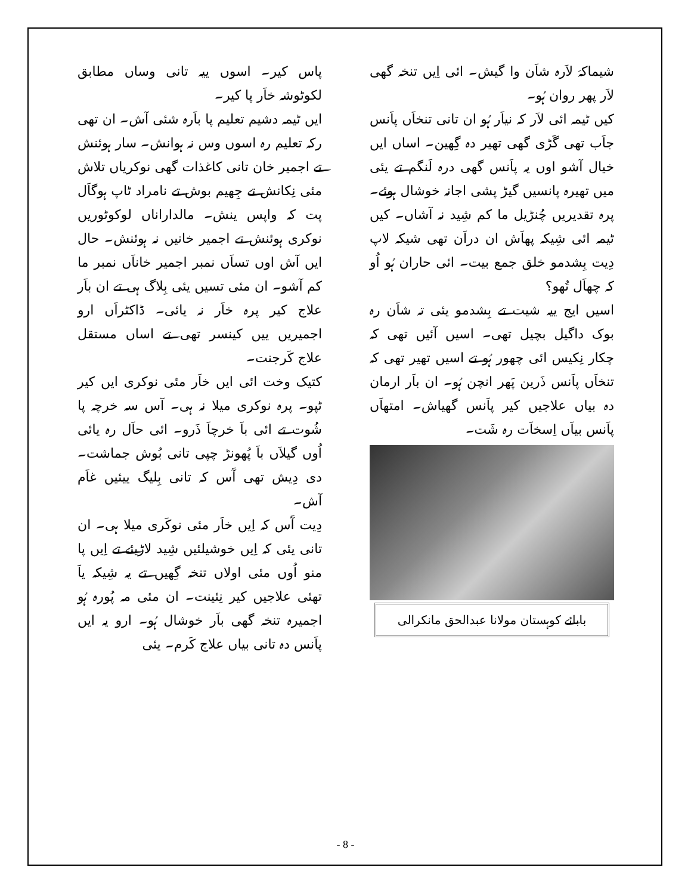پاس کیر۔ اسوں ییہ تانی وساں مطابق لکوٹوشہ خاَر پا کیر۔
ایں ٹیمہ دشیم تعلیم پا باَرہ شئی آش۔ ان تھی رکہ تعلیم رہ اسوں وس نہ ہوانش۔ سار ہوئنش تے اجمیر خان تانی کاغذات گھی نوکریاں تلاش مئی نِکانش تے جِھیم بوش تے نامراد ٹاپ ہوگاَل پت کہ واپس ینش۔ مالداراناں لوکوٹوریں نوکری ہوئنش تے اجمیر خانیں نہ ہوئنش۔ حال ایں آش اوں تساَں نمبر اجمیر خاناَں نمبر ما کم آشو۔ ان مئی تسیں یئی بِلاگ ہی تے ان باَر علاج کیر پرہ خاَر نہ یائی۔ ڈاکٹراَں ارو اجمیریں ییں کینسر تھی تے اساں مستقل علاج کَرجنت۔
کتیک وخت ائی ایں خاَر مئی نوکری ایں کیر ٹپو۔ پرہ نوکری میلا نہ ہی۔ آس سہ خرچہ پا شُوت تے ائی باَ خرچاَ ذَرو۔ ائی حاَل رہ یائی اُوں گیلاَں باَ پُھونڑ چپی تانی بُوش جماشت۔ دی دِیش تھی آَس کہ تانی بِلیگ ییئیں غاَم آش۔
دِیت آَس کہ اِیں خاَر مئی نوکَری میلا ہی۔ ان تانی یئی کہ اِیں خوشیلئیں شِید لاڑیئے تے اِیں پا منو اُوں مئی اولاں تنخہ گِھیں تے یہ شِیکہ یاَ تھئی علاجیں کیر نِئینت۔ ان مئی مہ پُورہ ہُو اجمیرہ تنخہ گھی باَر خوشال ہُو۔ ارو یہ ایں پاَنس دہ تانی بیاں علاج کَرم۔ یئی
شیماکہَ لاَرہ شاَن وا گیش۔ ائی اِیں تنخہ گھی لاَر پھر روان ہُو۔
کیں ٹیمہ ائی لاَر کہ نیاَر ہُو ان تانی تنخاَں پاَنس جاَب تھی گَڑی گھی تھیر دہ گِھین۔ اساں ایں خیال آشو اوں یہ پاَنس گھی درہ لَنگم تے یئی میں تھیرہ پانسیں گیڑ پشی اجانہ خوشال ہوئے۔ پرہ تقدیریں چُنڑیل ما کم شِید نہ آشاں۔ کیں ٹیمہ ائی شِیکہ پھاَش ان دراَن تھی شیکہ لاپ دِیت بِشدمو خلق جمع بیت۔ ائی حاران ہُو اُو کہ چھاَل تُھو؟
اسیں ایج ییہ شیت تے بِشدمو یئی تہ شاَن رہ بوک داگیل بچیل تھی۔ اسیں آئیں تھی کہ چکار نِکیس ائی چھور ہُو تے اسیں تھیر تھی کہ تنخاَں پاَنس ذَرین پَھر انچن ہُو۔ ان باَر ارمان دہ بیاں علاجیں کیر پاَنس گھیاش۔ امتھاَں پاَنس بیاَں اِسخاَت رہ شَت۔
بابائے کوہستان مولانا عبدالحق مانکرالی
- 8 -